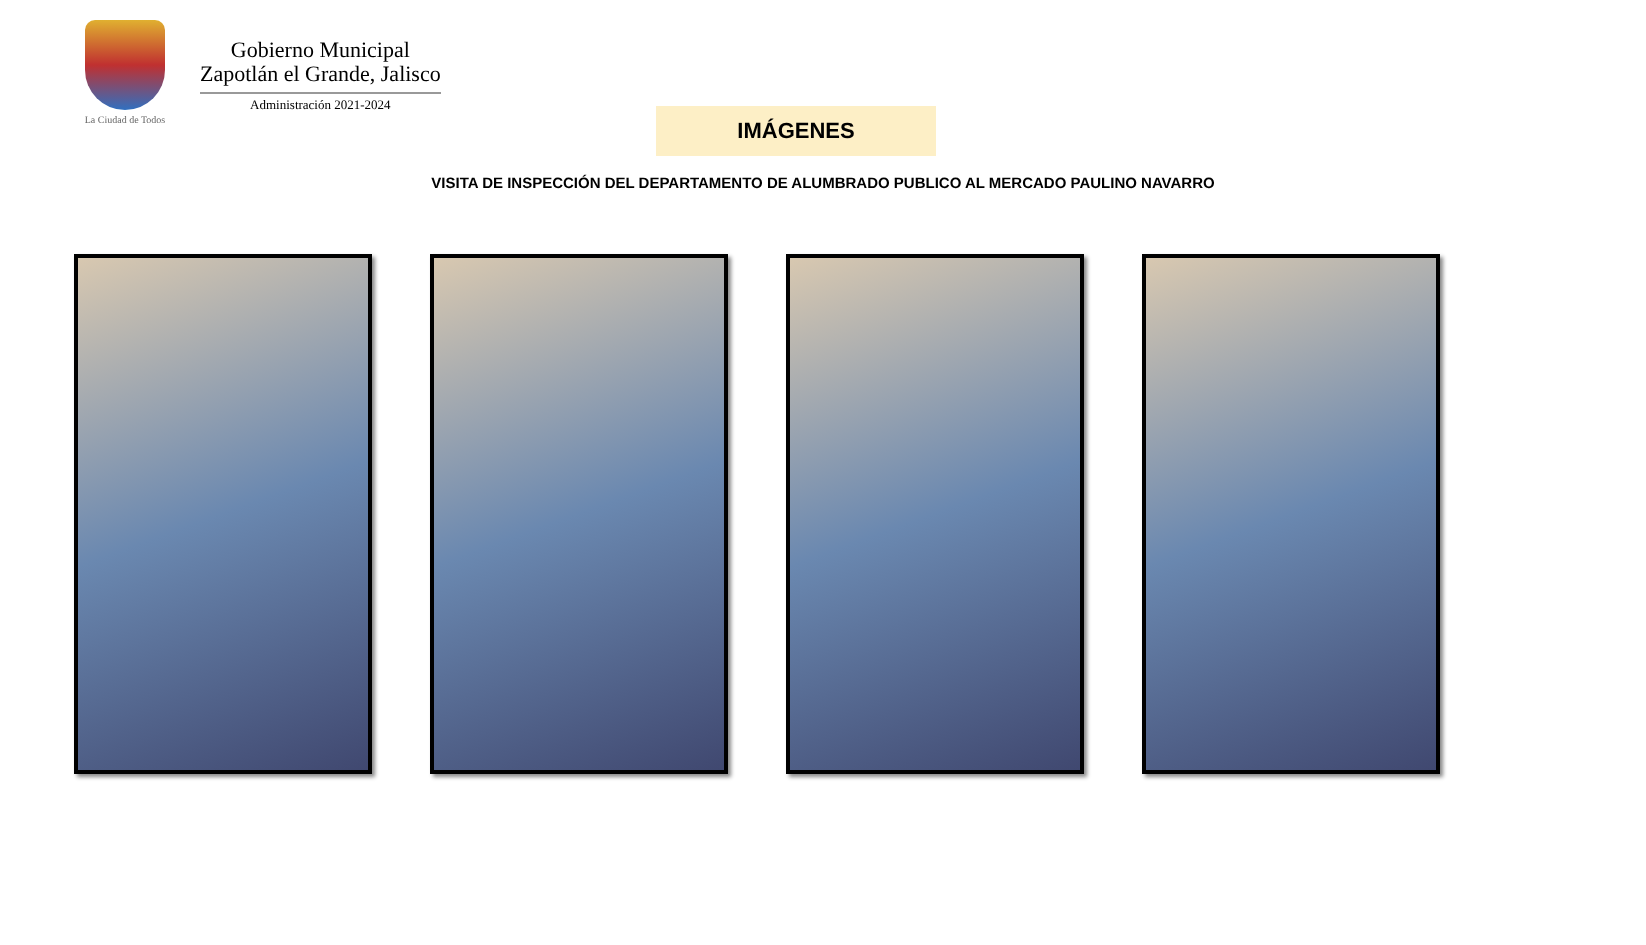La Ciudad de Todos
Gobierno Municipal
Zapotlán el Grande, Jalisco
Administración 2021-2024
IMÁGENES
VISITA DE INSPECCIÓN DEL DEPARTAMENTO DE ALUMBRADO PUBLICO AL MERCADO PAULINO NAVARRO